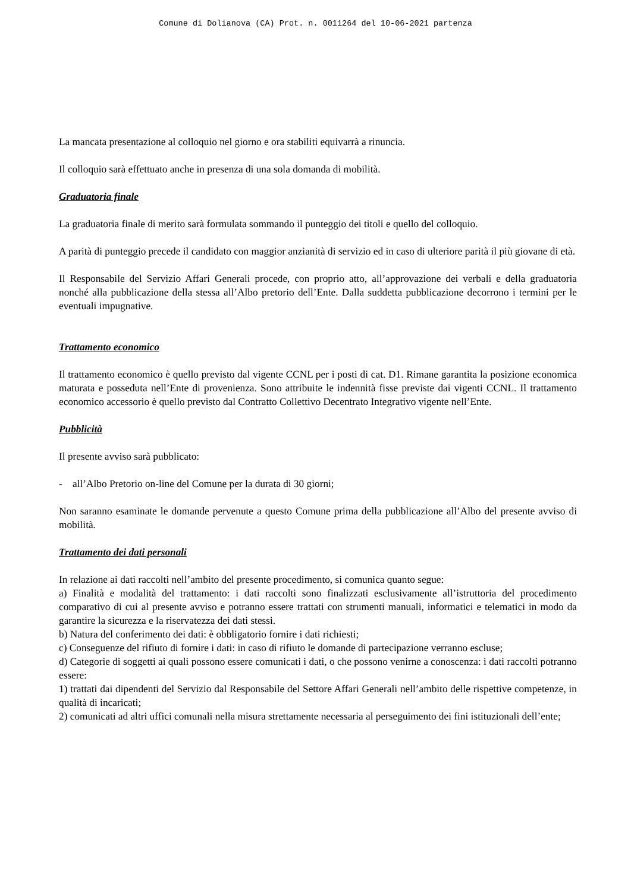Comune di Dolianova (CA) Prot. n. 0011264 del 10-06-2021 partenza
La mancata presentazione al colloquio nel giorno e ora stabiliti equivarrà a rinuncia.
Il colloquio sarà effettuato anche in presenza di una sola domanda di mobilità.
Graduatoria finale
La graduatoria finale di merito sarà formulata sommando il punteggio dei titoli e quello del colloquio.
A parità di punteggio precede il candidato con maggior anzianità di servizio ed in caso di ulteriore parità il più giovane di età.
Il Responsabile del Servizio Affari Generali procede, con proprio atto, all’approvazione dei verbali e della graduatoria nonché alla pubblicazione della stessa all’Albo pretorio dell’Ente. Dalla suddetta pubblicazione decorrono i termini per le eventuali impugnative.
Trattamento economico
Il trattamento economico è quello previsto dal vigente CCNL per i posti di cat. D1. Rimane garantita la posizione economica maturata e posseduta nell’Ente di provenienza. Sono attribuite le indennità fisse previste dai vigenti CCNL. Il trattamento economico accessorio è quello previsto dal Contratto Collettivo Decentrato Integrativo vigente nell’Ente.
Pubblicità
Il presente avviso sarà pubblicato:
- all’Albo Pretorio on-line del Comune per la durata di 30 giorni;
Non saranno esaminate le domande pervenute a questo Comune prima della pubblicazione all’Albo del presente avviso di mobilità.
Trattamento dei dati personali
In relazione ai dati raccolti nell’ambito del presente procedimento, si comunica quanto segue:
a) Finalità e modalità del trattamento: i dati raccolti sono finalizzati esclusivamente all’istruttoria del procedimento comparativo di cui al presente avviso e potranno essere trattati con strumenti manuali, informatici e telematici in modo da garantire la sicurezza e la riservatezza dei dati stessi.
b) Natura del conferimento dei dati: è obbligatorio fornire i dati richiesti;
c) Conseguenze del rifiuto di fornire i dati: in caso di rifiuto le domande di partecipazione verranno escluse;
d) Categorie di soggetti ai quali possono essere comunicati i dati, o che possono venirne a conoscenza: i dati raccolti potranno essere:
1) trattati dai dipendenti del Servizio dal Responsabile del Settore Affari Generali nell’ambito delle rispettive competenze, in qualità di incaricati;
2) comunicati ad altri uffici comunali nella misura strettamente necessaria al perseguimento dei fini istituzionali dell’ente;